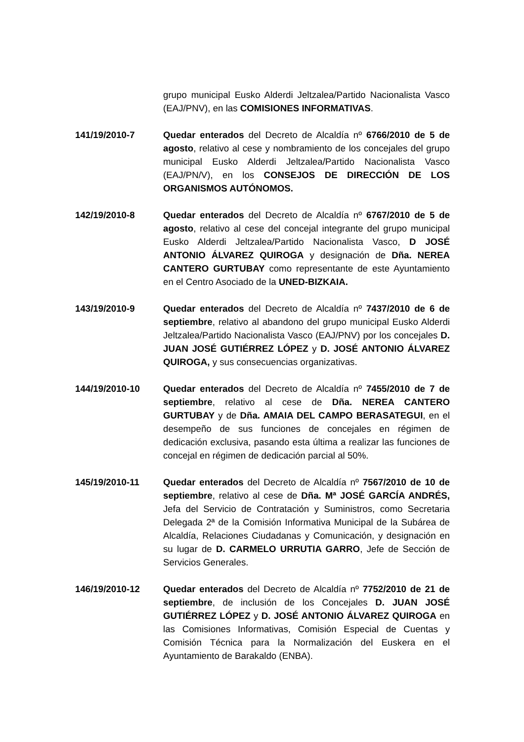grupo municipal Eusko Alderdi Jeltzalea/Partido Nacionalista Vasco (EAJ/PNV), en las COMISIONES INFORMATIVAS.
141/19/2010-7 Quedar enterados del Decreto de Alcaldía nº 6766/2010 de 5 de agosto, relativo al cese y nombramiento de los concejales del grupo municipal Eusko Alderdi Jeltzalea/Partido Nacionalista Vasco (EAJ/PN/V), en los CONSEJOS DE DIRECCIÓN DE LOS ORGANISMOS AUTÓNOMOS.
142/19/2010-8 Quedar enterados del Decreto de Alcaldía nº 6767/2010 de 5 de agosto, relativo al cese del concejal integrante del grupo municipal Eusko Alderdi Jeltzalea/Partido Nacionalista Vasco, D JOSÉ ANTONIO ÁLVAREZ QUIROGA y designación de Dña. NEREA CANTERO GURTUBAY como representante de este Ayuntamiento en el Centro Asociado de la UNED-BIZKAIA.
143/19/2010-9 Quedar enterados del Decreto de Alcaldía nº 7437/2010 de 6 de septiembre, relativo al abandono del grupo municipal Eusko Alderdi Jeltzalea/Partido Nacionalista Vasco (EAJ/PNV) por los concejales D. JUAN JOSÉ GUTIÉRREZ LÓPEZ y D. JOSÉ ANTONIO ÁLVAREZ QUIROGA, y sus consecuencias organizativas.
144/19/2010-10 Quedar enterados del Decreto de Alcaldía nº 7455/2010 de 7 de septiembre, relativo al cese de Dña. NEREA CANTERO GURTUBAY y de Dña. AMAIA DEL CAMPO BERASATEGUI, en el desempeño de sus funciones de concejales en régimen de dedicación exclusiva, pasando esta última a realizar las funciones de concejal en régimen de dedicación parcial al 50%.
145/19/2010-11 Quedar enterados del Decreto de Alcaldía nº 7567/2010 de 10 de septiembre, relativo al cese de Dña. Mª JOSÉ GARCÍA ANDRÉS, Jefa del Servicio de Contratación y Suministros, como Secretaria Delegada 2ª de la Comisión Informativa Municipal de la Subárea de Alcaldía, Relaciones Ciudadanas y Comunicación, y designación en su lugar de D. CARMELO URRUTIA GARRO, Jefe de Sección de Servicios Generales.
146/19/2010-12 Quedar enterados del Decreto de Alcaldía nº 7752/2010 de 21 de septiembre, de inclusión de los Concejales D. JUAN JOSÉ GUTIÉRREZ LÓPEZ y D. JOSÉ ANTONIO ÁLVAREZ QUIROGA en las Comisiones Informativas, Comisión Especial de Cuentas y Comisión Técnica para la Normalización del Euskera en el Ayuntamiento de Barakaldo (ENBA).